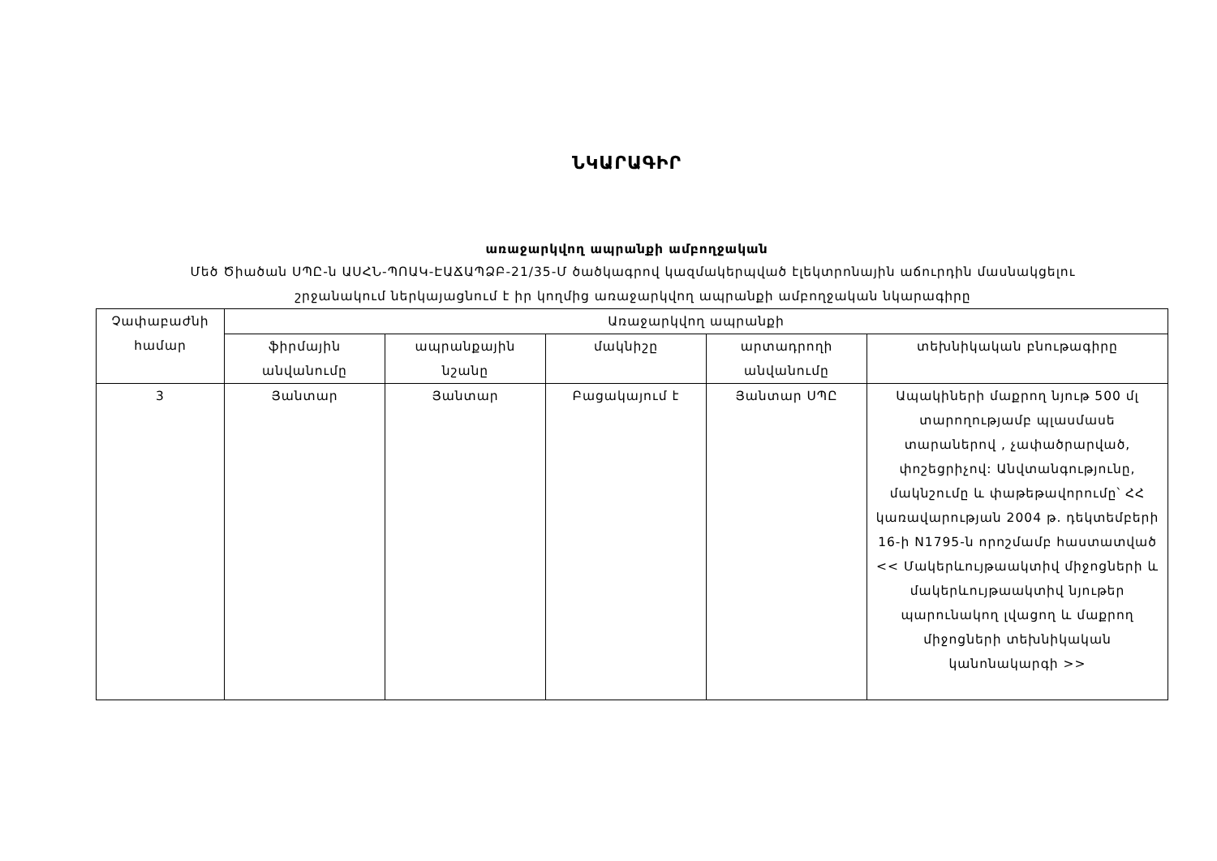ՆԿԱՐԱԳԻՐ
առաջարկվող ապրանքի ամբողջական
Մեծ Ծիածան ՍՊԸ-ն ԱՍՀՆ-ՊՈԱԿ-ԷԱՃԱՊՁԲ-21/35-Մ ծածկագրով կազմակերպված էլեկտրոնային աճուրդին մասնակցելու
շրջանակում ներկայացնում է իր կողմից առաջարկվող ապրանքի ամբողջական նկարագիրը
| Չափաբաժնի համար | Առաջարկվող ապրանքի | | | | |
| | ֆիրմային անվանումը | ապրանքային նշանը | մակնիշը | արտադրողի անվանումը | տեխնիկական բնութագիրը |
| 3 | Յանտար | Յանտար | Բացակայում է | Յանտար ՍՊԸ | Ապակիների մաքրող նյութ 500 մլ տարողությամբ պլասմասե տարաներով , չափածրարված, փոշեցրիչով: Անվտանգությունը, մակնշումը և փաթեթավորումը՝ ՀՀ կառավարության 2004 թ. դեկտեմբերի 16-ի N1795-ն որոշմամբ հաստատված << Մակերևույթաակտիվ միջոցների և մակերևույթաակտիվ նյութեր պարունակող լվացող և մաքրող միջոցների տեխնիկական կանոնակարգի >> |